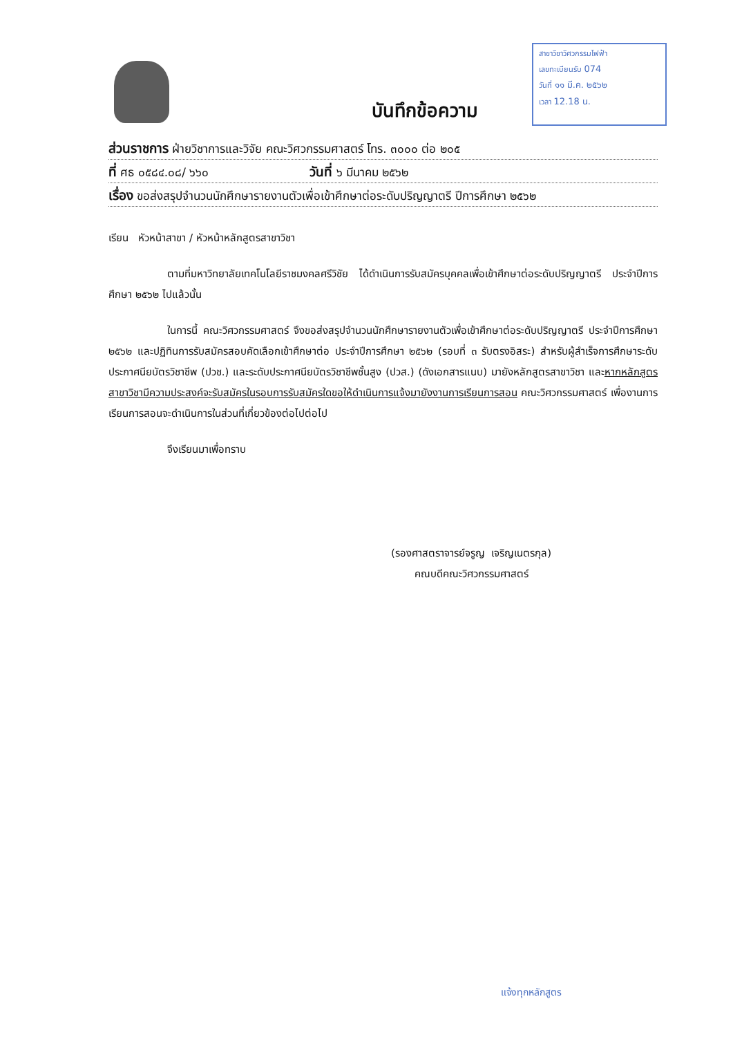สาขาวิชาวิศวกรรมไฟฟ้า
เลขทะเบียนรับ 074
วันที่ ๑๑ มี.ค. ๒๕๖๒
เวลา 12.18 น.
บันทึกข้อความ
ส่วนราชการ ฝ่ายวิชาการและวิจัย คณะวิศวกรรมศาสตร์ โทร. ๓๐๐๐ ต่อ ๒๐๕
ที่ ศธ ๐๕๘๔.๐๘/ ๖๖๐ วันที่ ๖ มีนาคม ๒๕๖๒
เรื่อง ขอส่งสรุปจำนวนนักศึกษารายงานตัวเพื่อเข้าศึกษาต่อระดับปริญญาตรี ปีการศึกษา ๒๕๖๒
เรียน หัวหน้าสาขา / หัวหน้าหลักสูตรสาขาวิชา
ตามที่มหาวิทยาลัยเทคโนโลยีราชมงคลศรีวิชัย ได้ดำเนินการรับสมัครบุคคลเพื่อเข้าศึกษาต่อระดับปริญญาตรี ประจำปีการศึกษา ๒๕๖๒ ไปแล้วนั้น
ในการนี้ คณะวิศวกรรมศาสตร์ จึงขอส่งสรุปจำนวนนักศึกษารายงานตัวเพื่อเข้าศึกษาต่อระดับปริญญาตรี ประจำปีการศึกษา ๒๕๖๒ และปฏิทินการรับสมัครสอบคัดเลือกเข้าศึกษาต่อ ประจำปีการศึกษา ๒๕๖๒ (รอบที่ ๓ รับตรงอิสระ) สำหรับผู้สำเร็จการศึกษาระดับประกาศนียบัตรวิชาชีพ (ปวช.) และระดับประกาศนียบัตรวิชาชีพชั้นสูง (ปวส.) (ดังเอกสารแนบ) มายังหลักสูตรสาขาวิชา และหากหลักสูตรสาขาวิชามีความประสงค์จะรับสมัครในรอบการรับสมัครใดขอให้ดำเนินการแจ้งมายังงานการเรียนการสอน คณะวิศวกรรมศาสตร์ เพื่องานการเรียนการสอนจะดำเนินการในส่วนที่เกี่ยวข้องต่อไปต่อไป
จึงเรียนมาเพื่อทราบ
(รองศาสตราจารย์จรูญ เจริญเนตรกุล)
คณบดีคณะวิศวกรรมศาสตร์
แจ้งทุกหลักสูตร